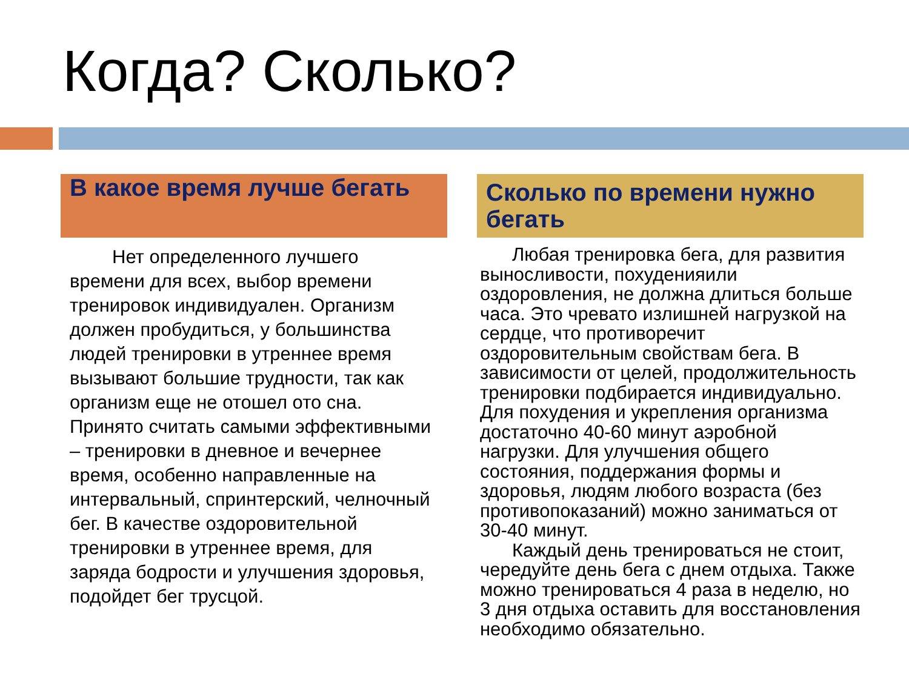Когда? Сколько?
В какое время лучше бегать
Нет определенного лучшего времени для всех, выбор времени тренировок индивидуален. Организм должен пробудиться, у большинства людей тренировки в утреннее время вызывают большие трудности, так как организм еще не отошел ото сна. Принято считать самыми эффективными – тренировки в дневное и вечернее время, особенно направленные на интервальный, спринтерский, челночный бег. В качестве оздоровительной тренировки в утреннее время, для заряда бодрости и улучшения здоровья, подойдет бег трусцой.
Сколько по времени нужно бегать
Любая тренировка бега, для развития выносливости, похуденияили оздоровления, не должна длиться больше часа. Это чревато излишней нагрузкой на сердце, что противоречит оздоровительным свойствам бега. В зависимости от целей, продолжительность тренировки подбирается индивидуально. Для похудения и укрепления организма достаточно 40-60 минут аэробной нагрузки. Для улучшения общего состояния, поддержания формы и здоровья, людям любого возраста (без противопоказаний) можно заниматься от 30-40 минут.
Каждый день тренироваться не стоит, чередуйте день бега с днем отдыха. Также можно тренироваться 4 раза в неделю, но 3 дня отдыха оставить для восстановления необходимо обязательно.